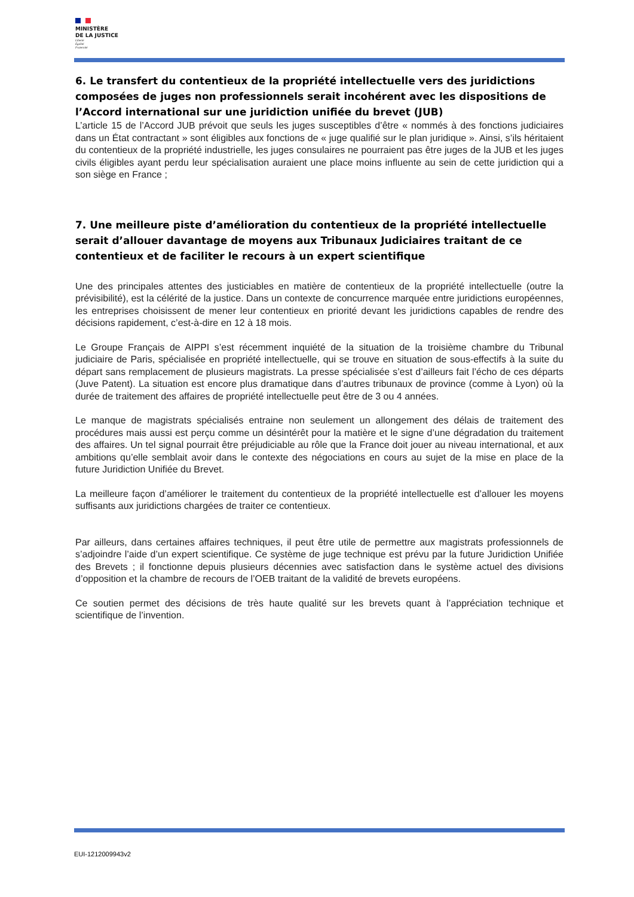MINISTÈRE
DE LA JUSTICE
Liberté
Égalité
Fraternité
6. Le transfert du contentieux de la propriété intellectuelle vers des juridictions composées de juges non professionnels serait incohérent avec les dispositions de l’Accord international sur une juridiction unifiée du brevet (JUB)
L’article 15 de l’Accord JUB prévoit que seuls les juges susceptibles d’être « nommés à des fonctions judiciaires dans un État contractant » sont éligibles aux fonctions de « juge qualifié sur le plan juridique ». Ainsi, s’ils héritaient du contentieux de la propriété industrielle, les juges consulaires ne pourraient pas être juges de la JUB et les juges civils éligibles ayant perdu leur spécialisation auraient une place moins influente au sein de cette juridiction qui a son siège en France ;
7. Une meilleure piste d’amélioration du contentieux de la propriété intellectuelle serait d’allouer davantage de moyens aux Tribunaux Judiciaires traitant de ce contentieux et de faciliter le recours à un expert scientifique
Une des principales attentes des justiciables en matière de contentieux de la propriété intellectuelle (outre la prévisibilité), est la célérité de la justice. Dans un contexte de concurrence marquée entre juridictions européennes, les entreprises choisissent de mener leur contentieux en priorité devant les juridictions capables de rendre des décisions rapidement, c’est-à-dire en 12 à 18 mois.
Le Groupe Français de AIPPI s’est récemment inquiété de la situation de la troisième chambre du Tribunal judiciaire de Paris, spécialisée en propriété intellectuelle, qui se trouve en situation de sous-effectifs à la suite du départ sans remplacement de plusieurs magistrats. La presse spécialisée s’est d’ailleurs fait l’écho de ces départs (Juve Patent). La situation est encore plus dramatique dans d’autres tribunaux de province (comme à Lyon) où la durée de traitement des affaires de propriété intellectuelle peut être de 3 ou 4 années.
Le manque de magistrats spécialisés entraine non seulement un allongement des délais de traitement des procédures mais aussi est perçu comme un désintérêt pour la matière et le signe d’une dégradation du traitement des affaires. Un tel signal pourrait être préjudiciable au rôle que la France doit jouer au niveau international, et aux ambitions qu’elle semblait avoir dans le contexte des négociations en cours au sujet de la mise en place de la future Juridiction Unifiée du Brevet.
La meilleure façon d’améliorer le traitement du contentieux de la propriété intellectuelle est d’allouer les moyens suffisants aux juridictions chargées de traiter ce contentieux.
Par ailleurs, dans certaines affaires techniques, il peut être utile de permettre aux magistrats professionnels de s’adjoindre l’aide d’un expert scientifique. Ce système de juge technique est prévu par la future Juridiction Unifiée des Brevets ; il fonctionne depuis plusieurs décennies avec satisfaction dans le système actuel des divisions d’opposition et la chambre de recours de l’OEB traitant de la validité de brevets européens.
Ce soutien permet des décisions de très haute qualité sur les brevets quant à l’appréciation technique et scientifique de l’invention.
EUI-1212009943v2